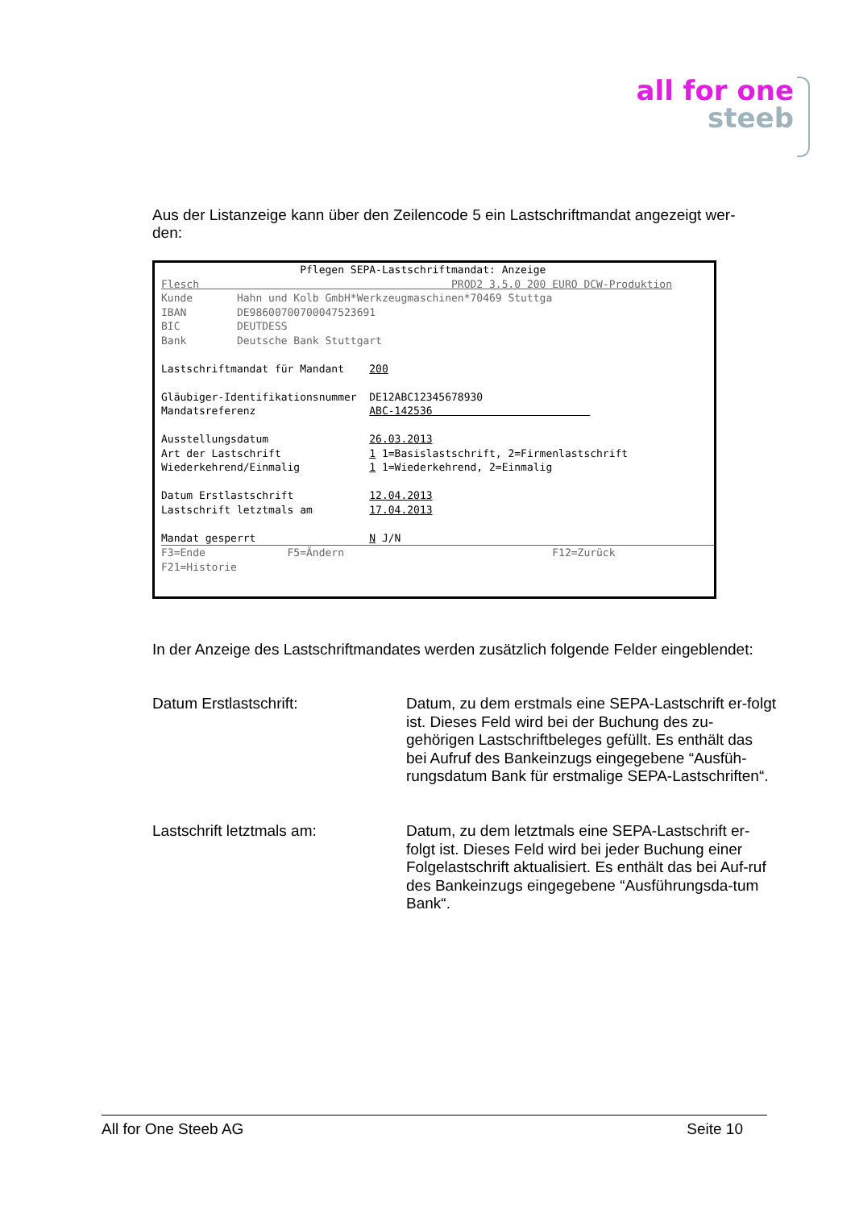all for one
steeb
Aus der Listanzeige kann über den Zeilencode 5 ein Lastschriftmandat angezeigt wer-den:
Pflegen SEPA-Lastschriftmandat: Anzeige Flesch PROD2 3.5.0 200 EURO DCW-Produktion Kunde Hahn und Kolb GmbH*Werkzeugmaschinen*70469 Stuttga IBAN DE98600700700047523691 BIC DEUTDESS Bank Deutsche Bank Stuttgart Lastschriftmandat für Mandant 200 Gläubiger-Identifikationsnummer DE12ABC12345678930 Mandatsreferenz ABC-142536 Ausstellungsdatum 26.03.2013 Art der Lastschrift 1 1=Basislastschrift, 2=Firmenlastschrift Wiederkehrend/Einmalig 1 1=Wiederkehrend, 2=Einmalig Datum Erstlastschrift 12.04.2013 Lastschrift letztmals am 17.04.2013 Mandat gesperrt N J/N
F3=Ende F5=Ändern F12=Zurück F21=Historie
In der Anzeige des Lastschriftmandates werden zusätzlich folgende Felder eingeblendet:
Datum Erstlastschrift: Datum, zu dem erstmals eine SEPA-Lastschrift er-folgt ist. Dieses Feld wird bei der Buchung des zu-gehörigen Lastschriftbeleges gefüllt. Es enthält das bei Aufruf des Bankeinzugs eingegebene “Ausfüh-rungsdatum Bank für erstmalige SEPA-Lastschriften“.
Lastschrift letztmals am: Datum, zu dem letztmals eine SEPA-Lastschrift er-folgt ist. Dieses Feld wird bei jeder Buchung einer Folgelastschrift aktualisiert. Es enthält das bei Auf-ruf des Bankeinzugs eingegebene “Ausführungsda-tum Bank“.
All for One Steeb AG Seite 10